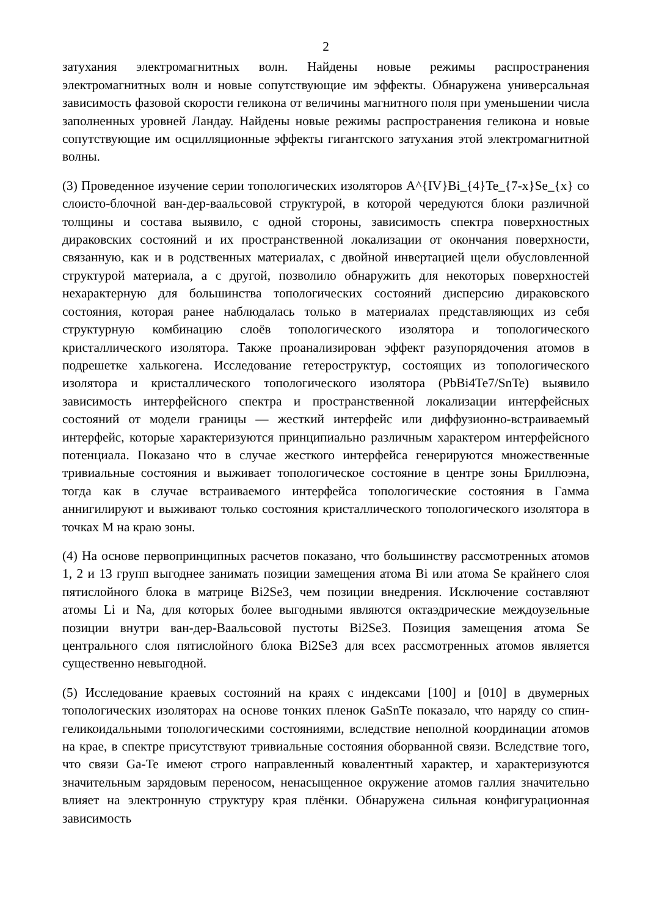2
затухания электромагнитных волн. Найдены новые режимы распространения электромагнитных волн и новые сопутствующие им эффекты. Обнаружена универсальная зависимость фазовой скорости геликона от величины магнитного поля при уменьшении числа заполненных уровней Ландау. Найдены новые режимы распространения геликона и новые сопутствующие им осцилляционные эффекты гигантского затухания этой электромагнитной волны.
(3) Проведенное изучение серии топологических изоляторов A^{IV}Bi_{4}Te_{7-x}Se_{x} со слоисто-блочной ван-дер-ваальсовой структурой, в которой чередуются блоки различной толщины и состава выявило, с одной стороны, зависимость спектра поверхностных дираковских состояний и их пространственной локализации от окончания поверхности, связанную, как и в родственных материалах, с двойной инвертацией щели обусловленной структурой материала, а с другой, позволило обнаружить для некоторых поверхностей нехарактерную для большинства топологических состояний дисперсию дираковского состояния, которая ранее наблюдалась только в материалах представляющих из себя структурную комбинацию слоёв топологического изолятора и топологического кристаллического изолятора. Также проанализирован эффект разупорядочения атомов в подрешетке халькогена. Исследование гетероструктур, состоящих из топологического изолятора и кристаллического топологического изолятора (PbBi4Te7/SnTe) выявило зависимость интерфейсного спектра и пространственной локализации интерфейсных состояний от модели границы — жесткий интерфейс или диффузионно-встраиваемый интерфейс, которые характеризуются принципиально различным характером интерфейсного потенциала. Показано что в случае жесткого интерфейса генерируются множественные тривиальные состояния и выживает топологическое состояние в центре зоны Бриллюэна, тогда как в случае встраиваемого интерфейса топологические состояния в Гамма аннигилируют и выживают только состояния кристаллического топологического изолятора в точках M на краю зоны.
(4) На основе первопринципных расчетов показано, что большинству рассмотренных атомов 1, 2 и 13 групп выгоднее занимать позиции замещения атома Bi или атома Se крайнего слоя пятислойного блока в матрице Bi2Se3, чем позиции внедрения. Исключение составляют атомы Li и Na, для которых более выгодными являются октаэдрические междоузельные позиции внутри ван-дер-Ваальсовой пустоты Bi2Se3. Позиция замещения атома Se центрального слоя пятислойного блока Bi2Se3 для всех рассмотренных атомов является существенно невыгодной.
(5) Исследование краевых состояний на краях с индексами [100] и [010] в двумерных топологических изоляторах на основе тонких пленок GaSnTe показало, что наряду со спин-геликоидальными топологическими состояниями, вследствие неполной координации атомов на крае, в спектре присутствуют тривиальные состояния оборванной связи. Вследствие того, что связи Ga-Te имеют строго направленный ковалентный характер, и характеризуются значительным зарядовым переносом, ненасыщенное окружение атомов галлия значительно влияет на электронную структуру края плёнки. Обнаружена сильная конфигурационная зависимость